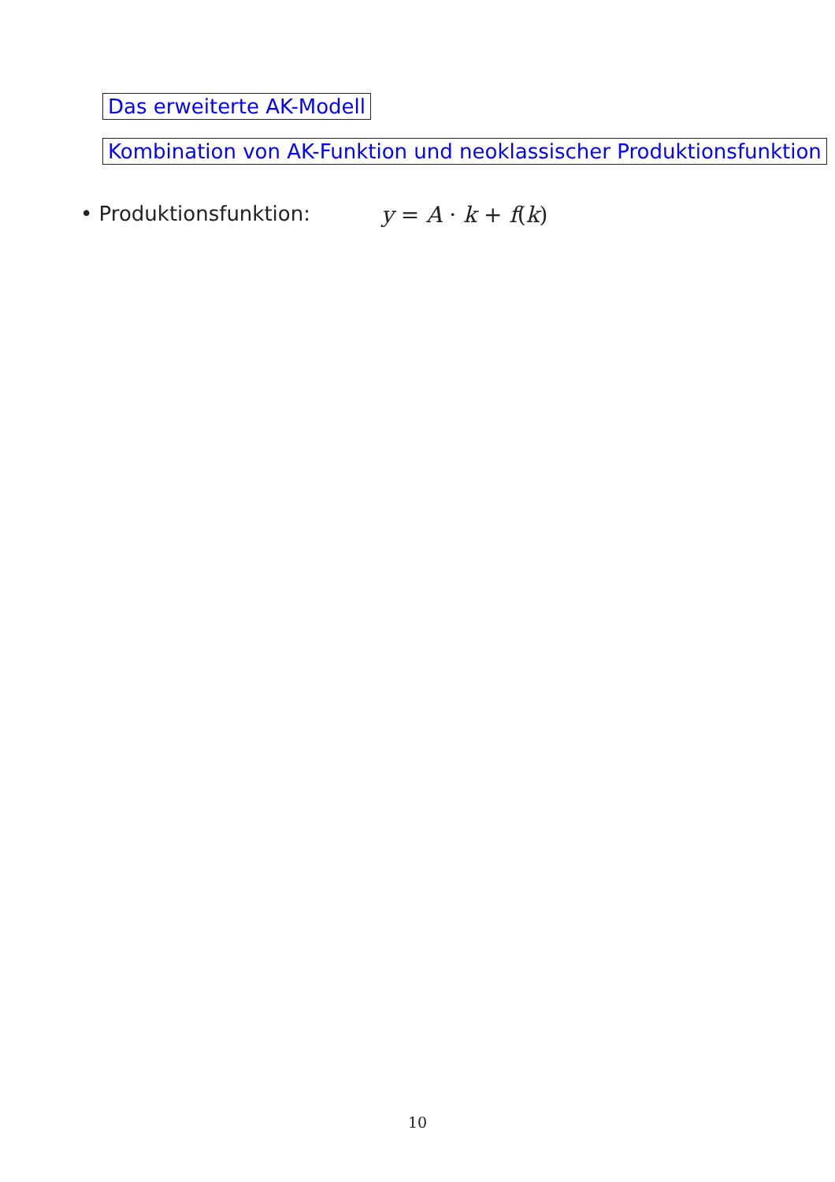Das erweiterte AK-Modell
Kombination von AK-Funktion und neoklassischer Produktionsfunktion
• Produktionsfunktion: y = A · k + f(k)
10